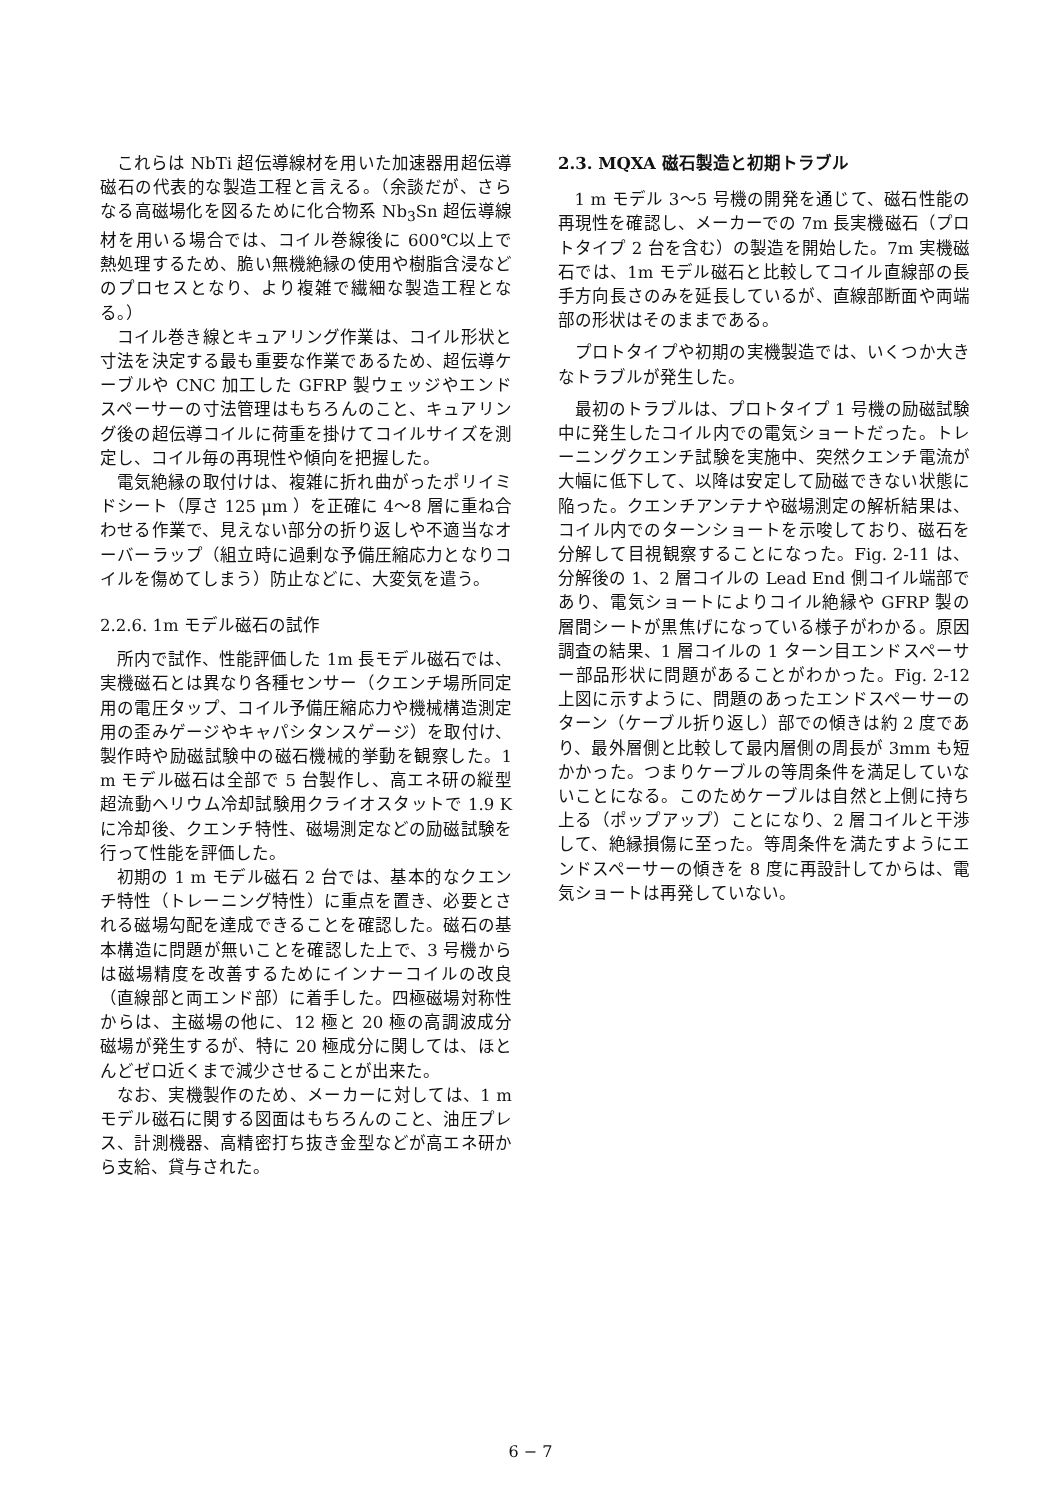これらは NbTi 超伝導線材を用いた加速器用超伝導磁石の代表的な製造工程と言える。（余談だが、さらなる高磁場化を図るために化合物系 Nb<sub>3</sub>Sn 超伝導線材を用いる場合では、コイル巻線後に 600℃以上で熱処理するため、脆い無機絶縁の使用や樹脂含浸などのプロセスとなり、より複雑で繊細な製造工程となる。）
コイル巻き線とキュアリング作業は、コイル形状と寸法を決定する最も重要な作業であるため、超伝導ケーブルや CNC 加工した GFRP 製ウェッジやエンドスペーサーの寸法管理はもちろんのこと、キュアリング後の超伝導コイルに荷重を掛けてコイルサイズを測定し、コイル毎の再現性や傾向を把握した。
電気絶縁の取付けは、複雑に折れ曲がったポリイミドシート（厚さ 125 μm ）を正確に 4〜8 層に重ね合わせる作業で、見えない部分の折り返しや不適当なオーバーラップ（組立時に過剰な予備圧縮応力となりコイルを傷めてしまう）防止などに、大変気を遣う。
2.2.6. 1m モデル磁石の試作
所内で試作、性能評価した 1m 長モデル磁石では、実機磁石とは異なり各種センサー（クエンチ場所同定用の電圧タップ、コイル予備圧縮応力や機械構造測定用の歪みゲージやキャパシタンスゲージ）を取付け、製作時や励磁試験中の磁石機械的挙動を観察した。1 m モデル磁石は全部で 5 台製作し、高エネ研の縦型超流動ヘリウム冷却試験用クライオスタットで 1.9 K に冷却後、クエンチ特性、磁場測定などの励磁試験を行って性能を評価した。
初期の 1 m モデル磁石 2 台では、基本的なクエンチ特性（トレーニング特性）に重点を置き、必要とされる磁場勾配を達成できることを確認した。磁石の基本構造に問題が無いことを確認した上で、3 号機からは磁場精度を改善するためにインナーコイルの改良（直線部と両エンド部）に着手した。四極磁場対称性からは、主磁場の他に、12 極と 20 極の高調波成分磁場が発生するが、特に 20 極成分に関しては、ほとんどゼロ近くまで減少させることが出来た。
なお、実機製作のため、メーカーに対しては、1 m モデル磁石に関する図面はもちろんのこと、油圧プレス、計測機器、高精密打ち抜き金型などが高エネ研から支給、貸与された。
2.3. MQXA 磁石製造と初期トラブル
1 m モデル 3〜5 号機の開発を通じて、磁石性能の再現性を確認し、メーカーでの 7m 長実機磁石（プロトタイプ 2 台を含む）の製造を開始した。7m 実機磁石では、1m モデル磁石と比較してコイル直線部の長手方向長さのみを延長しているが、直線部断面や両端部の形状はそのままである。
プロトタイプや初期の実機製造では、いくつか大きなトラブルが発生した。
最初のトラブルは、プロトタイプ 1 号機の励磁試験中に発生したコイル内での電気ショートだった。トレーニングクエンチ試験を実施中、突然クエンチ電流が大幅に低下して、以降は安定して励磁できない状態に陥った。クエンチアンテナや磁場測定の解析結果は、コイル内でのターンショートを示唆しており、磁石を分解して目視観察することになった。Fig. 2-11 は、分解後の 1、2 層コイルの Lead End 側コイル端部であり、電気ショートによりコイル絶縁や GFRP 製の層間シートが黒焦げになっている様子がわかる。原因調査の結果、1 層コイルの 1 ターン目エンドスペーサー部品形状に問題があることがわかった。Fig. 2-12 上図に示すように、問題のあったエンドスペーサーのターン（ケーブル折り返し）部での傾きは約 2 度であり、最外層側と比較して最内層側の周長が 3mm も短かかった。つまりケーブルの等周条件を満足していないことになる。このためケーブルは自然と上側に持ち上る（ポップアップ）ことになり、2 層コイルと干渉して、絶縁損傷に至った。等周条件を満たすようにエンドスペーサーの傾きを 8 度に再設計してからは、電気ショートは再発していない。
6 − 7